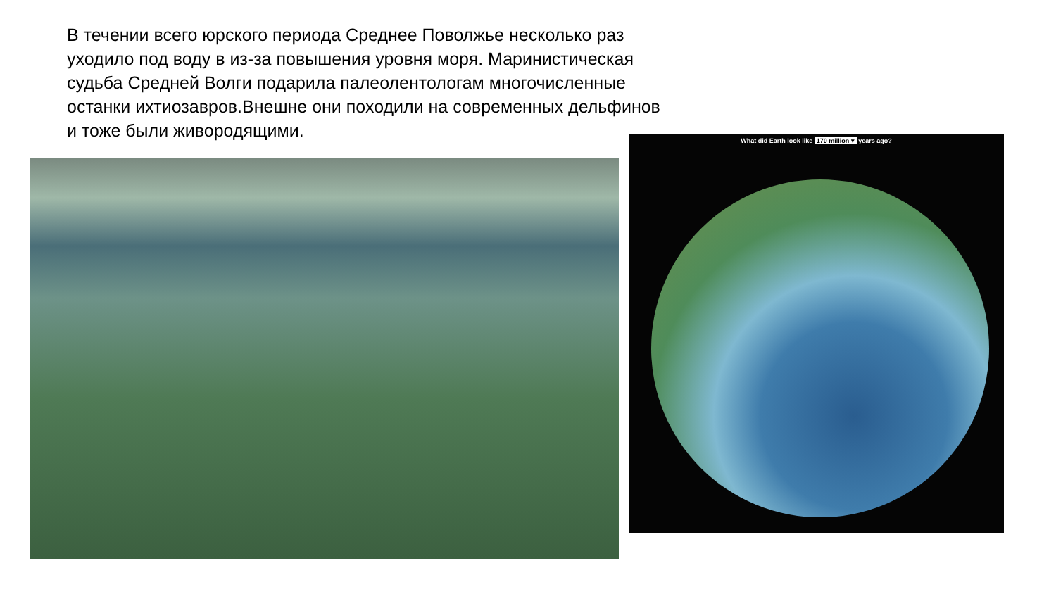В течении всего юрского периода Среднее Поволжье несколько раз уходило под воду в из-за повышения уровня моря. Маринистическая судьба Средней Волги подарила палеолентологам многочисленные останки ихтиозавров.Внешне они походили на современных дельфинов и тоже были живородящими.
What did Earth look like 170 million ▾ years ago?